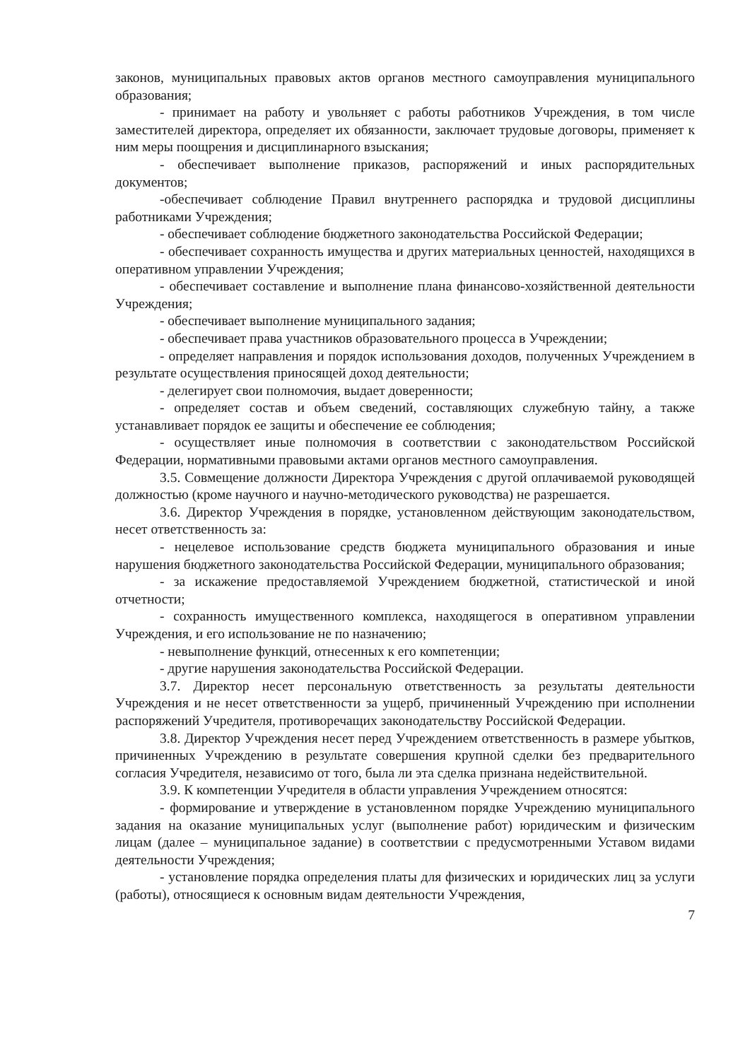законов, муниципальных правовых актов органов местного самоуправления муниципального образования;
- принимает на работу и увольняет с работы работников Учреждения, в том числе заместителей директора, определяет их обязанности, заключает трудовые договоры, применяет к ним меры поощрения и дисциплинарного взыскания;
- обеспечивает выполнение приказов, распоряжений и иных распорядительных документов;
-обеспечивает соблюдение Правил внутреннего распорядка и трудовой дисциплины работниками Учреждения;
- обеспечивает соблюдение бюджетного законодательства Российской Федерации;
- обеспечивает сохранность имущества и других материальных ценностей, находящихся в оперативном управлении Учреждения;
- обеспечивает составление и выполнение плана финансово-хозяйственной деятельности Учреждения;
- обеспечивает выполнение муниципального задания;
- обеспечивает права участников образовательного процесса в Учреждении;
- определяет направления и порядок использования доходов, полученных Учреждением в результате осуществления приносящей доход деятельности;
- делегирует свои полномочия, выдает доверенности;
- определяет состав и объем сведений, составляющих служебную тайну, а также устанавливает порядок ее защиты и обеспечение ее соблюдения;
- осуществляет иные полномочия в соответствии с законодательством Российской Федерации, нормативными правовыми актами органов местного самоуправления.
3.5. Совмещение должности Директора Учреждения с другой оплачиваемой руководящей должностью (кроме научного и научно-методического руководства) не разрешается.
3.6. Директор Учреждения в порядке, установленном действующим законодательством, несет ответственность за:
- нецелевое использование средств бюджета муниципального образования и иные нарушения бюджетного законодательства Российской Федерации, муниципального образования;
- за искажение предоставляемой Учреждением бюджетной, статистической и иной отчетности;
- сохранность имущественного комплекса, находящегося в оперативном управлении Учреждения, и его использование не по назначению;
- невыполнение функций, отнесенных к его компетенции;
- другие нарушения законодательства Российской Федерации.
3.7. Директор несет персональную ответственность за результаты деятельности Учреждения и не несет ответственности за ущерб, причиненный Учреждению при исполнении распоряжений Учредителя, противоречащих законодательству Российской Федерации.
3.8. Директор Учреждения несет перед Учреждением ответственность в размере убытков, причиненных Учреждению в результате совершения крупной сделки без предварительного согласия Учредителя, независимо от того, была ли эта сделка признана недействительной.
3.9. К компетенции Учредителя в области управления Учреждением относятся:
- формирование и утверждение в установленном порядке Учреждению муниципального задания на оказание муниципальных услуг (выполнение работ) юридическим и физическим лицам (далее – муниципальное задание) в соответствии с предусмотренными Уставом видами деятельности Учреждения;
- установление порядка определения платы для физических и юридических лиц за услуги (работы), относящиеся к основным видам деятельности Учреждения,
7